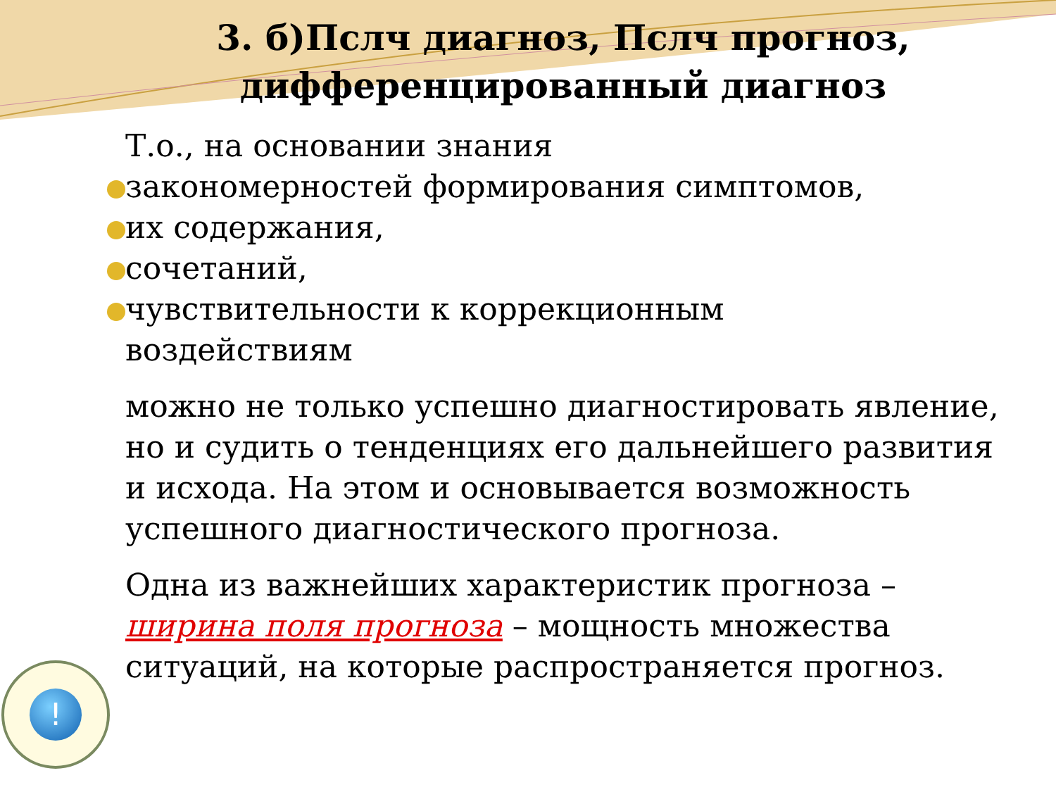3. б)Пслч диагноз, Пслч прогноз,
дифференцированный диагноз
Т.о., на основании знания
закономерностей формирования симптомов,
их содержания,
сочетаний,
чувствительности к коррекционным
воздействиям
можно не только успешно диагностировать явление, но и судить о тенденциях его дальнейшего развития и исхода. На этом и основывается возможность успешного диагностического прогноза.
Одна из важнейших характеристик прогноза – ширина поля прогноза – мощность множества ситуаций, на которые распространяется прогноз.
!